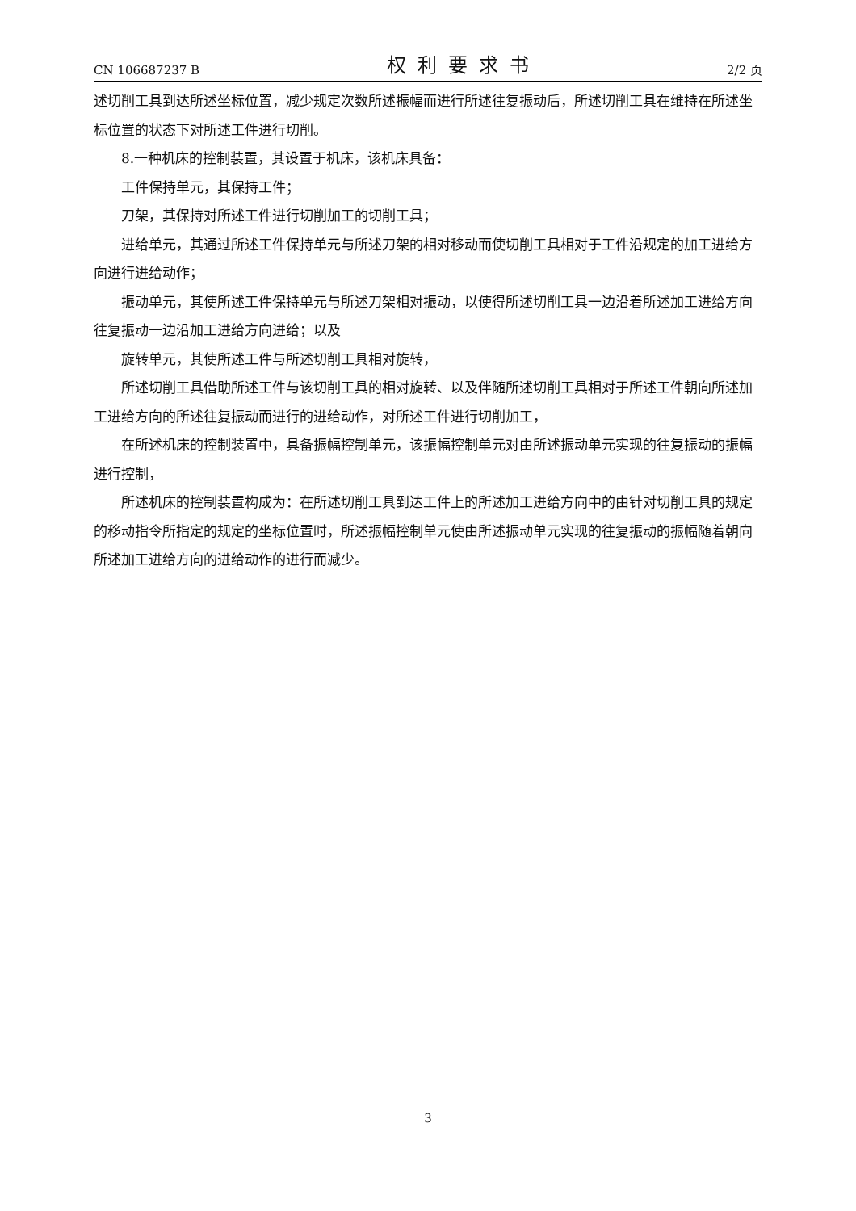CN 106687237 B 权利要求书 2/2 页
述切削工具到达所述坐标位置，减少规定次数所述振幅而进行所述往复振动后，所述切削工具在维持在所述坐标位置的状态下对所述工件进行切削。
8.一种机床的控制装置，其设置于机床，该机床具备：
工件保持单元，其保持工件；
刀架，其保持对所述工件进行切削加工的切削工具；
进给单元，其通过所述工件保持单元与所述刀架的相对移动而使切削工具相对于工件沿规定的加工进给方向进行进给动作；
振动单元，其使所述工件保持单元与所述刀架相对振动，以使得所述切削工具一边沿着所述加工进给方向往复振动一边沿加工进给方向进给；以及
旋转单元，其使所述工件与所述切削工具相对旋转，
所述切削工具借助所述工件与该切削工具的相对旋转、以及伴随所述切削工具相对于所述工件朝向所述加工进给方向的所述往复振动而进行的进给动作，对所述工件进行切削加工，
在所述机床的控制装置中，具备振幅控制单元，该振幅控制单元对由所述振动单元实现的往复振动的振幅进行控制，
所述机床的控制装置构成为：在所述切削工具到达工件上的所述加工进给方向中的由针对切削工具的规定的移动指令所指定的规定的坐标位置时，所述振幅控制单元使由所述振动单元实现的往复振动的振幅随着朝向所述加工进给方向的进给动作的进行而减少。
3